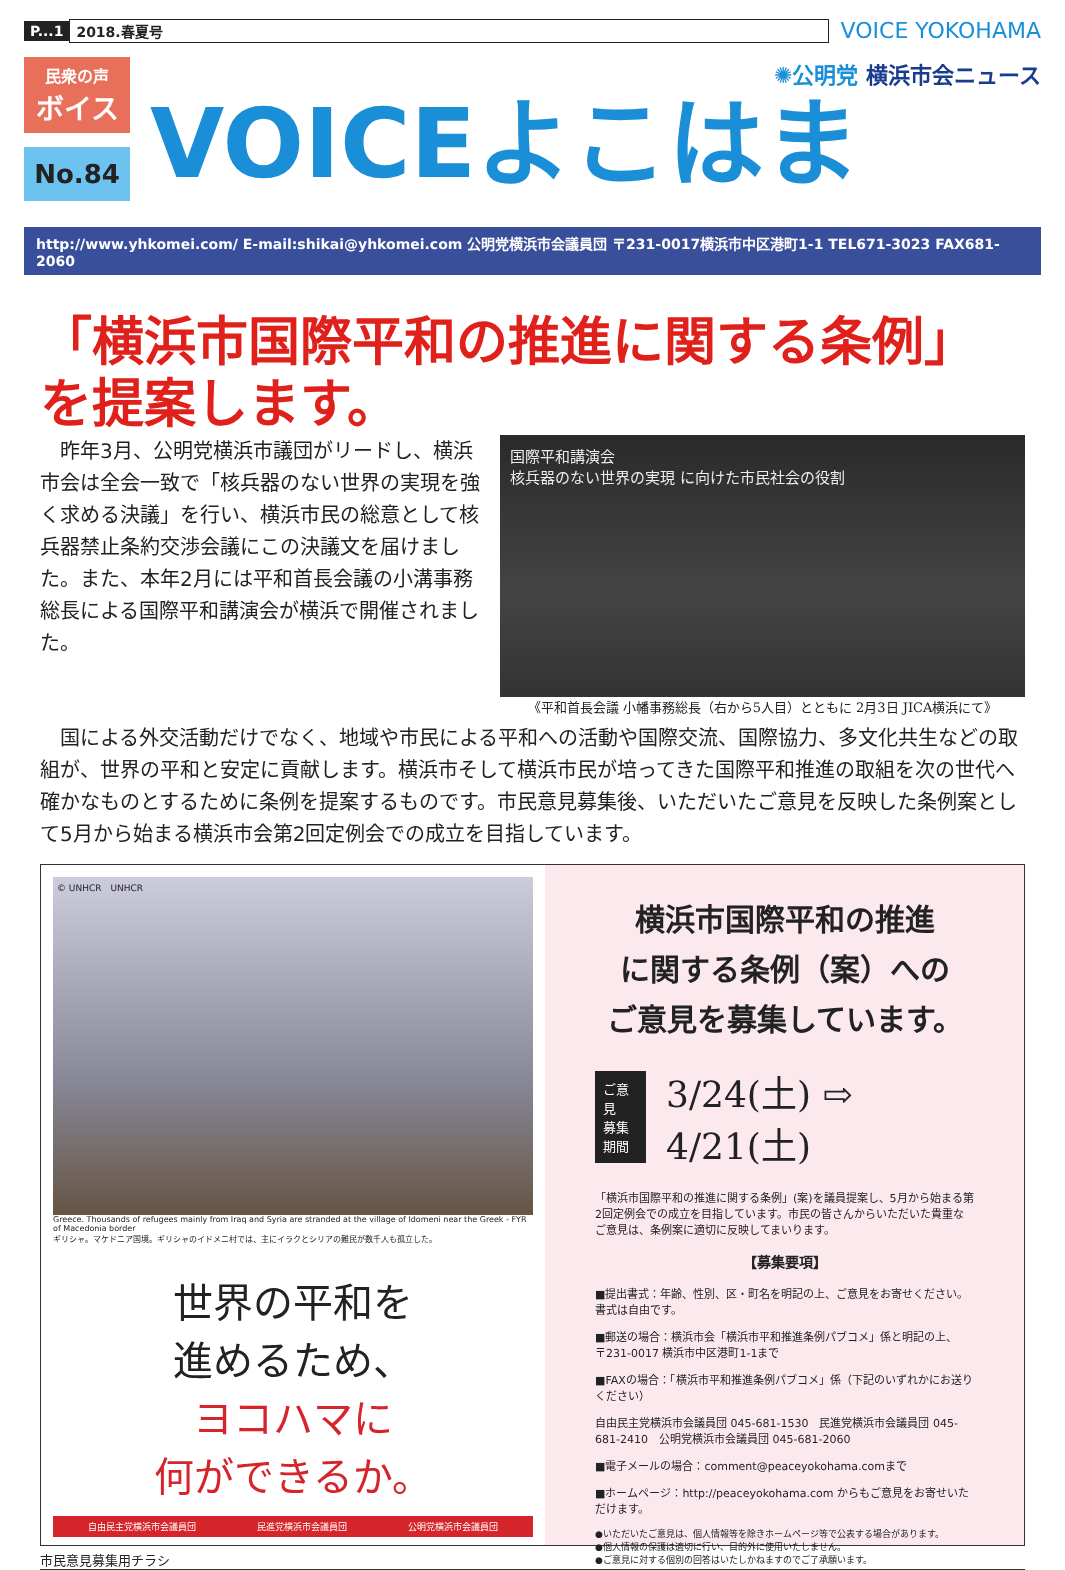P...1 2018.春夏号 VOICE YOKOHAMA
民衆の声
ボイス
No.84
✺公明党 横浜市会ニュース
VOICEよこはま
http://www.yhkomei.com/ E-mail:shikai@yhkomei.com 公明党横浜市会議員団 〒231-0017横浜市中区港町1-1 TEL671-3023 FAX681-2060
「横浜市国際平和の推進に関する条例」
を提案します。
　昨年3月、公明党横浜市議団がリードし、横浜市会は全会一致で「核兵器のない世界の実現を強く求める決議」を行い、横浜市民の総意として核兵器禁止条約交渉会議にこの決議文を届けました。また、本年2月には平和首長会議の小溝事務総長による国際平和講演会が横浜で開催されました。
国際平和講演会
核兵器のない世界の実現 に向けた市民社会の役割
《平和首長会議 小幡事務総長（右から5人目）とともに 2月3日 JICA横浜にて》
国による外交活動だけでなく、地域や市民による平和への活動や国際交流、国際協力、多文化共生などの取組が、世界の平和と安定に貢献します。横浜市そして横浜市民が培ってきた国際平和推進の取組を次の世代へ確かなものとするために条例を提案するものです。市民意見募集後、いただいたご意見を反映した条例案として5月から始まる横浜市会第2回定例会での成立を目指しています。
© UNHCR　UNHCR
Greece. Thousands of refugees mainly from Iraq and Syria are stranded at the village of Idomeni near the Greek - FYR of Macedonia border
ギリシャ。マケドニア国境。ギリシャのイドメニ村では、主にイラクとシリアの難民が数千人も孤立した。
世界の平和を
進めるため、
ヨコハマに
何ができるか。
自由民主党横浜市会議員団 民進党横浜市会議員団 公明党横浜市会議員団
横浜市国際平和の推進
に関する条例（案）への
ご意見を募集しています。
ご意見
募集
期間 3/24(土) ⇨ 4/21(土)
「横浜市国際平和の推進に関する条例」(案)を議員提案し、5月から始まる第2回定例会での成立を目指しています。市民の皆さんからいただいた貴重なご意見は、条例案に適切に反映してまいります。
【募集要項】
■提出書式：年齢、性別、区・町名を明記の上、ご意見をお寄せください。書式は自由です。
■郵送の場合：横浜市会「横浜市平和推進条例パブコメ」係と明記の上、
〒231-0017 横浜市中区港町1-1まで
■FAXの場合：「横浜市平和推進条例パブコメ」係（下記のいずれかにお送りください）
自由民主党横浜市会議員団 045-681-1530　民進党横浜市会議員団 045-681-2410　公明党横浜市会議員団 045-681-2060
■電子メールの場合：comment@peaceyokohama.comまで
■ホームページ：http://peaceyokohama.com からもご意見をお寄せいただけます。
●いただいたご意見は、個人情報等を除きホームページ等で公表する場合があります。
●個人情報の保護は適切に行い、目的外に使用いたしません。
●ご意見に対する個別の回答はいたしかねますのでご了承願います。
市民意見募集用チラシ